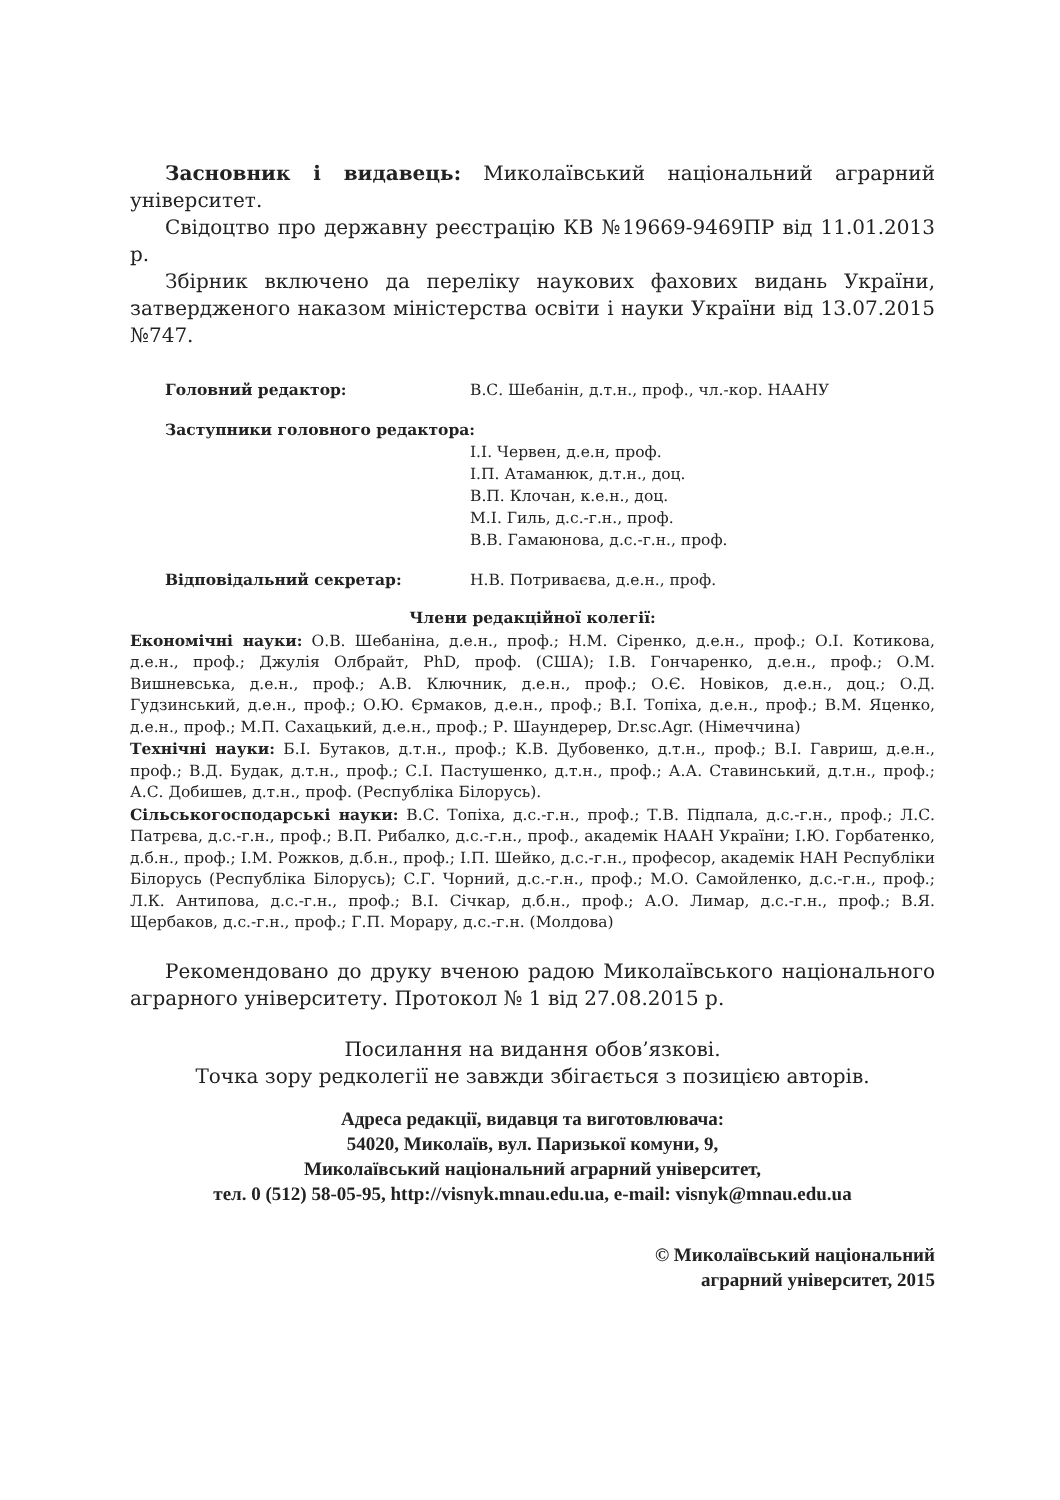Засновник і видавець: Миколаївський національний аграрний університет.
Свідоцтво про державну реєстрацію КВ №19669-9469ПР від 11.01.2013 р.
Збірник включено да переліку наукових фахових видань України, затвердженого наказом міністерства освіти і науки України від 13.07.2015 №747.
Головний редактор: В.С. Шебанін, д.т.н., проф., чл.-кор. НААНУ
Заступники головного редактора:
І.І. Червен, д.е.н, проф.
І.П. Атаманюк, д.т.н., доц.
В.П. Клочан, к.е.н., доц.
М.І. Гиль, д.с.-г.н., проф.
В.В. Гамаюнова, д.с.-г.н., проф.
Відповідальний секретар: Н.В. Потриваєва, д.е.н., проф.
Члени редакційної колегії:
Економічні науки: О.В. Шебаніна, д.е.н., проф.; Н.М. Сіренко, д.е.н., проф.; О.І. Котикова, д.е.н., проф.; Джулія Олбрайт, PhD, проф. (США); І.В. Гончаренко, д.е.н., проф.; О.М. Вишневська, д.е.н., проф.; А.В. Ключник, д.е.н., проф.; О.Є. Новіков, д.е.н., доц.; О.Д. Гудзинський, д.е.н., проф.; О.Ю. Єрмаков, д.е.н., проф.; В.І. Топіха, д.е.н., проф.; В.М. Яценко, д.е.н., проф.; М.П. Сахацький, д.е.н., проф.; Р. Шаундерер, Dr.sc.Agr. (Німеччина)
Технічні науки: Б.І. Бутаков, д.т.н., проф.; К.В. Дубовенко, д.т.н., проф.; В.І. Гавриш, д.е.н., проф.; В.Д. Будак, д.т.н., проф.; С.І. Пастушенко, д.т.н., проф.; А.А. Ставинський, д.т.н., проф.; А.С. Добишев, д.т.н., проф. (Республіка Білорусь).
Сільськогосподарські науки: В.С. Топіха, д.с.-г.н., проф.; Т.В. Підпала, д.с.-г.н., проф.; Л.С. Патрєва, д.с.-г.н., проф.; В.П. Рибалко, д.с.-г.н., проф., академік НААН України; І.Ю. Горбатенко, д.б.н., проф.; І.М. Рожков, д.б.н., проф.; І.П. Шейко, д.с.-г.н., професор, академік НАН Республіки Білорусь (Республіка Білорусь); С.Г. Чорний, д.с.-г.н., проф.; М.О. Самойленко, д.с.-г.н., проф.; Л.К. Антипова, д.с.-г.н., проф.; В.І. Січкар, д.б.н., проф.; А.О. Лимар, д.с.-г.н., проф.; В.Я. Щербаков, д.с.-г.н., проф.; Г.П. Морару, д.с.-г.н. (Молдова)
Рекомендовано до друку вченою радою Миколаївського національного аграрного університету. Протокол № 1 від 27.08.2015 р.
Посилання на видання обов’язкові.
Точка зору редколегії не завжди збігається з позицією авторів.
Адреса редакції, видавця та виготовлювача:
54020, Миколаїв, вул. Паризької комуни, 9,
Миколаївський національний аграрний університет,
тел. 0 (512) 58-05-95, http://visnyk.mnau.edu.ua, e-mail: visnyk@mnau.edu.ua
© Миколаївський національний
аграрний університет, 2015